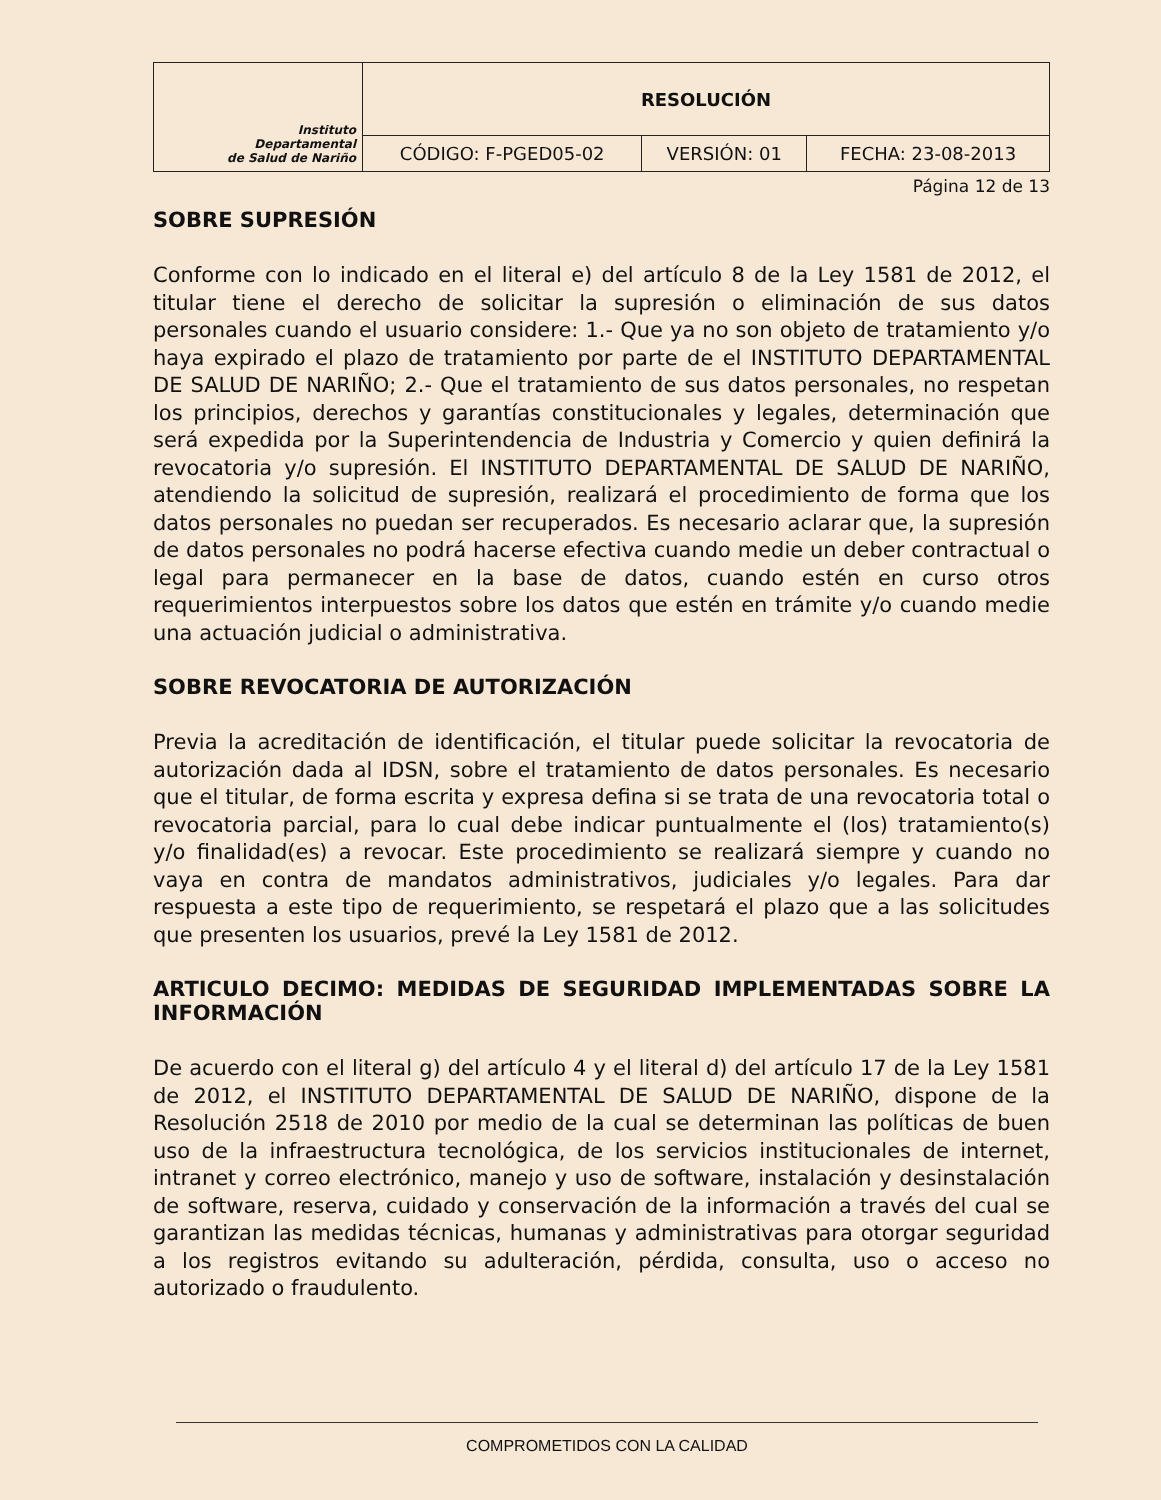| Instituto Departamental de Salud de Nariño | RESOLUCIÓN | | |
| | CÓDIGO: F-PGED05-02 | VERSIÓN: 01 | FECHA: 23-08-2013 |
Página 12 de 13
SOBRE SUPRESIÓN
Conforme con lo indicado en el literal e) del artículo 8 de la Ley 1581 de 2012, el titular tiene el derecho de solicitar la supresión o eliminación de sus datos personales cuando el usuario considere: 1.- Que ya no son objeto de tratamiento y/o haya expirado el plazo de tratamiento por parte de el INSTITUTO DEPARTAMENTAL DE SALUD DE NARIÑO; 2.- Que el tratamiento de sus datos personales, no respetan los principios, derechos y garantías constitucionales y legales, determinación que será expedida por la Superintendencia de Industria y Comercio y quien definirá la revocatoria y/o supresión. El INSTITUTO DEPARTAMENTAL DE SALUD DE NARIÑO, atendiendo la solicitud de supresión, realizará el procedimiento de forma que los datos personales no puedan ser recuperados. Es necesario aclarar que, la supresión de datos personales no podrá hacerse efectiva cuando medie un deber contractual o legal para permanecer en la base de datos, cuando estén en curso otros requerimientos interpuestos sobre los datos que estén en trámite y/o cuando medie una actuación judicial o administrativa.
SOBRE REVOCATORIA DE AUTORIZACIÓN
Previa la acreditación de identificación, el titular puede solicitar la revocatoria de autorización dada al IDSN, sobre el tratamiento de datos personales. Es necesario que el titular, de forma escrita y expresa defina si se trata de una revocatoria total o revocatoria parcial, para lo cual debe indicar puntualmente el (los) tratamiento(s) y/o finalidad(es) a revocar. Este procedimiento se realizará siempre y cuando no vaya en contra de mandatos administrativos, judiciales y/o legales. Para dar respuesta a este tipo de requerimiento, se respetará el plazo que a las solicitudes que presenten los usuarios, prevé la Ley 1581 de 2012.
ARTICULO DECIMO: MEDIDAS DE SEGURIDAD IMPLEMENTADAS SOBRE LA INFORMACIÓN
De acuerdo con el literal g) del artículo 4 y el literal d) del artículo 17 de la Ley 1581 de 2012, el INSTITUTO DEPARTAMENTAL DE SALUD DE NARIÑO, dispone de la Resolución 2518 de 2010 por medio de la cual se determinan las políticas de buen uso de la infraestructura tecnológica, de los servicios institucionales de internet, intranet y correo electrónico, manejo y uso de software, instalación y desinstalación de software, reserva, cuidado y conservación de la información a través del cual se garantizan las medidas técnicas, humanas y administrativas para otorgar seguridad a los registros evitando su adulteración, pérdida, consulta, uso o acceso no autorizado o fraudulento.
COMPROMETIDOS CON LA CALIDAD